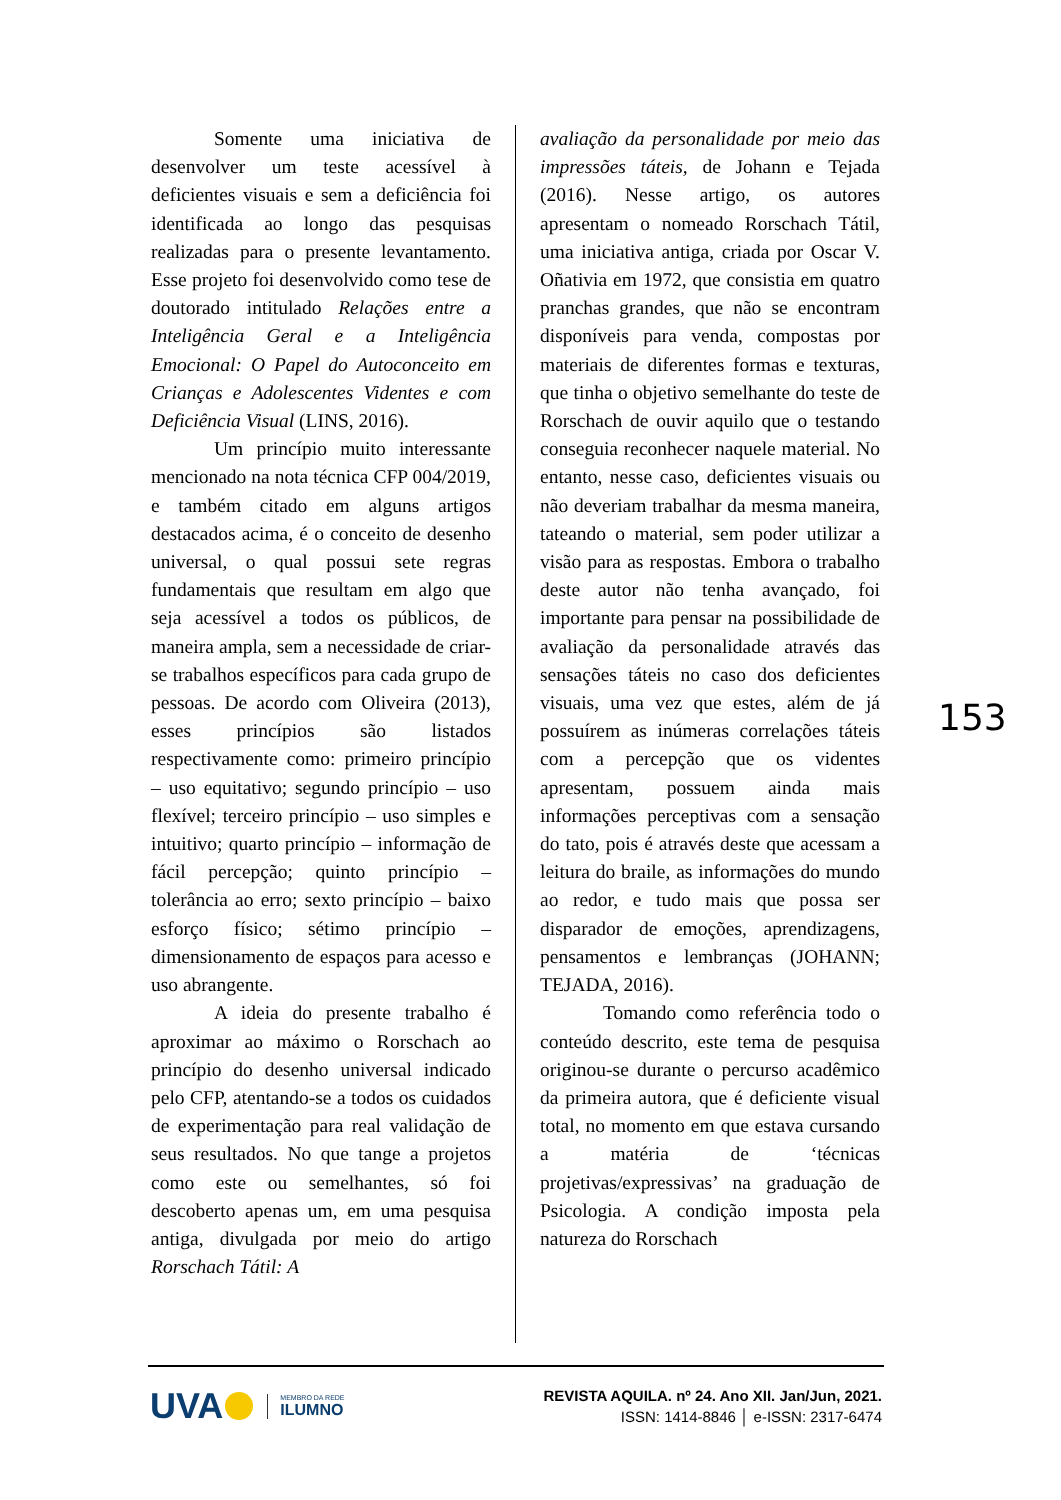Somente uma iniciativa de desenvolver um teste acessível à deficientes visuais e sem a deficiência foi identificada ao longo das pesquisas realizadas para o presente levantamento. Esse projeto foi desenvolvido como tese de doutorado intitulado Relações entre a Inteligência Geral e a Inteligência Emocional: O Papel do Autoconceito em Crianças e Adolescentes Videntes e com Deficiência Visual (LINS, 2016).
Um princípio muito interessante mencionado na nota técnica CFP 004/2019, e também citado em alguns artigos destacados acima, é o conceito de desenho universal, o qual possui sete regras fundamentais que resultam em algo que seja acessível a todos os públicos, de maneira ampla, sem a necessidade de criar-se trabalhos específicos para cada grupo de pessoas. De acordo com Oliveira (2013), esses princípios são listados respectivamente como: primeiro princípio – uso equitativo; segundo princípio – uso flexível; terceiro princípio – uso simples e intuitivo; quarto princípio – informação de fácil percepção; quinto princípio – tolerância ao erro; sexto princípio – baixo esforço físico; sétimo princípio – dimensionamento de espaços para acesso e uso abrangente.
A ideia do presente trabalho é aproximar ao máximo o Rorschach ao princípio do desenho universal indicado pelo CFP, atentando-se a todos os cuidados de experimentação para real validação de seus resultados. No que tange a projetos como este ou semelhantes, só foi descoberto apenas um, em uma pesquisa antiga, divulgada por meio do artigo Rorschach Tátil: A
avaliação da personalidade por meio das impressões táteis, de Johann e Tejada (2016). Nesse artigo, os autores apresentam o nomeado Rorschach Tátil, uma iniciativa antiga, criada por Oscar V. Oñativia em 1972, que consistia em quatro pranchas grandes, que não se encontram disponíveis para venda, compostas por materiais de diferentes formas e texturas, que tinha o objetivo semelhante do teste de Rorschach de ouvir aquilo que o testando conseguia reconhecer naquele material. No entanto, nesse caso, deficientes visuais ou não deveriam trabalhar da mesma maneira, tateando o material, sem poder utilizar a visão para as respostas. Embora o trabalho deste autor não tenha avançado, foi importante para pensar na possibilidade de avaliação da personalidade através das sensações táteis no caso dos deficientes visuais, uma vez que estes, além de já possuírem as inúmeras correlações táteis com a percepção que os videntes apresentam, possuem ainda mais informações perceptivas com a sensação do tato, pois é através deste que acessam a leitura do braile, as informações do mundo ao redor, e tudo mais que possa ser disparador de emoções, aprendizagens, pensamentos e lembranças (JOHANN; TEJADA, 2016).
Tomando como referência todo o conteúdo descrito, este tema de pesquisa originou-se durante o percurso acadêmico da primeira autora, que é deficiente visual total, no momento em que estava cursando a matéria de ‘técnicas projetivas/expressivas’ na graduação de Psicologia. A condição imposta pela natureza do Rorschach
153
UVA
MEMBRO DA REDE
ILUMNO
REVISTA AQUILA. nº 24. Ano XII. Jan/Jun, 2021.
ISSN: 1414-8846 │ e-ISSN: 2317-6474